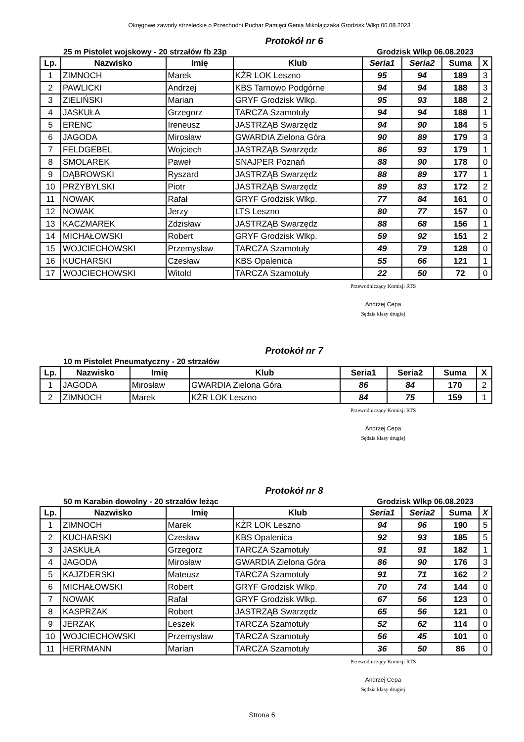Okręgowe zawody strzeleckie o Przechodni Puchar Pamięci Genia Mikołajczaka Grodzisk Wlkp 06.08.2023
Protokół nr 6
25 m Pistolet wojskowy - 20 strzałów fb 23p Grodzisk Wlkp 06.08.2023
| Lp. | Nazwisko | Imię | Klub | Seria1 | Seria2 | Suma | X |
| --- | --- | --- | --- | --- | --- | --- | --- |
| 1 | ZIMNOCH | Marek | KŻR LOK Leszno | 95 | 94 | 189 | 3 |
| 2 | PAWLICKI | Andrzej | KBS Tarnowo Podgórne | 94 | 94 | 188 | 3 |
| 3 | ZIELIŃSKI | Marian | GRYF Grodzisk Wlkp. | 95 | 93 | 188 | 2 |
| 4 | JASKUŁA | Grzegorz | TARCZA Szamotuły | 94 | 94 | 188 | 1 |
| 5 | ERENC | Ireneusz | JASTRZĄB Swarzędz | 94 | 90 | 184 | 5 |
| 6 | JAGODA | Mirosław | GWARDIA Zielona Góra | 90 | 89 | 179 | 3 |
| 7 | FELDGEBEL | Wojciech | JASTRZĄB Swarzędz | 86 | 93 | 179 | 1 |
| 8 | SMOLAREK | Paweł | SNAJPER Poznań | 88 | 90 | 178 | 0 |
| 9 | DĄBROWSKI | Ryszard | JASTRZĄB Swarzędz | 88 | 89 | 177 | 1 |
| 10 | PRZYBYLSKI | Piotr | JASTRZĄB Swarzędz | 89 | 83 | 172 | 2 |
| 11 | NOWAK | Rafał | GRYF Grodzisk Wlkp. | 77 | 84 | 161 | 0 |
| 12 | NOWAK | Jerzy | LTS Leszno | 80 | 77 | 157 | 0 |
| 13 | KACZMAREK | Zdzisław | JASTRZĄB Swarzędz | 88 | 68 | 156 | 1 |
| 14 | MICHAŁOWSKI | Robert | GRYF Grodzisk Wlkp. | 59 | 92 | 151 | 2 |
| 15 | WOJCIECHOWSKI | Przemysław | TARCZA Szamotuły | 49 | 79 | 128 | 0 |
| 16 | KUCHARSKI | Czesław | KBS Opalenica | 55 | 66 | 121 | 1 |
| 17 | WOJCIECHOWSKI | Witold | TARCZA Szamotuły | 22 | 50 | 72 | 0 |
Przewodniczący Komisji RTS
Andrzej Cepa
Sędzia klasy drugiej
Protokół nr 7
10 m Pistolet Pneumatyczny - 20 strzałów
| Lp. | Nazwisko | Imię | Klub | Seria1 | Seria2 | Suma | X |
| --- | --- | --- | --- | --- | --- | --- | --- |
| 1 | JAGODA | Mirosław | GWARDIA Zielona Góra | 86 | 84 | 170 | 2 |
| 2 | ZIMNOCH | Marek | KŻR LOK Leszno | 84 | 75 | 159 | 1 |
Przewodniczący Komisji RTS
Andrzej Cepa
Sędzia klasy drugiej
Protokół nr 8
50 m Karabin dowolny - 20 strzałów leżąc Grodzisk Wlkp 06.08.2023
| Lp. | Nazwisko | Imię | Klub | Seria1 | Seria2 | Suma | X |
| --- | --- | --- | --- | --- | --- | --- | --- |
| 1 | ZIMNOCH | Marek | KŻR LOK Leszno | 94 | 96 | 190 | 5 |
| 2 | KUCHARSKI | Czesław | KBS Opalenica | 92 | 93 | 185 | 5 |
| 3 | JASKUŁA | Grzegorz | TARCZA Szamotuły | 91 | 91 | 182 | 1 |
| 4 | JAGODA | Mirosław | GWARDIA Zielona Góra | 86 | 90 | 176 | 3 |
| 5 | KAJZDERSKI | Mateusz | TARCZA Szamotuły | 91 | 71 | 162 | 2 |
| 6 | MICHAŁOWSKI | Robert | GRYF Grodzisk Wlkp. | 70 | 74 | 144 | 0 |
| 7 | NOWAK | Rafał | GRYF Grodzisk Wlkp. | 67 | 56 | 123 | 0 |
| 8 | KASPRZAK | Robert | JASTRZĄB Swarzędz | 65 | 56 | 121 | 0 |
| 9 | JERZAK | Leszek | TARCZA Szamotuły | 52 | 62 | 114 | 0 |
| 10 | WOJCIECHOWSKI | Przemysław | TARCZA Szamotuły | 56 | 45 | 101 | 0 |
| 11 | HERRMANN | Marian | TARCZA Szamotuły | 36 | 50 | 86 | 0 |
Przewodniczący Komisji RTS
Andrzej Cepa
Sędzia klasy drugiej
Strona 6